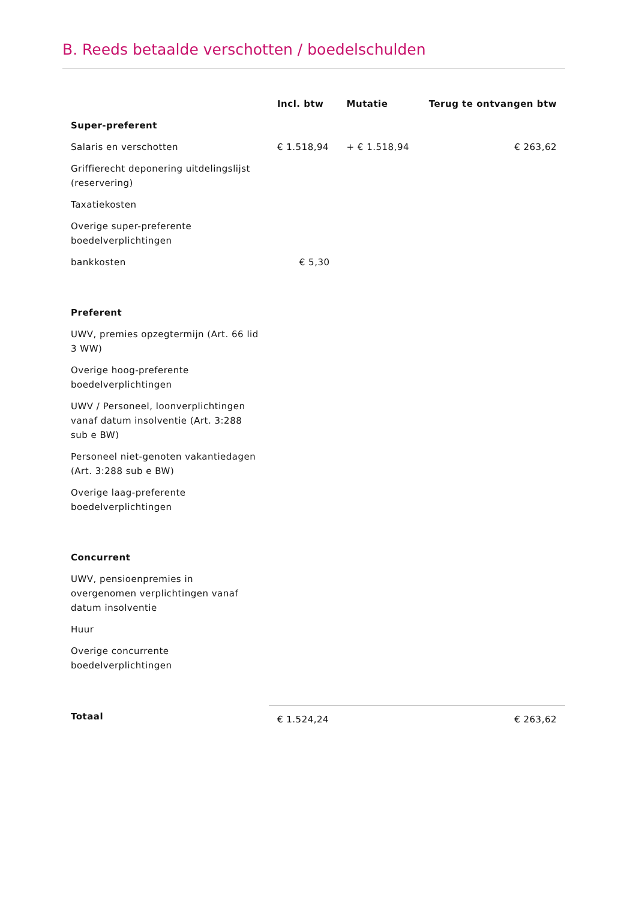B. Reeds betaalde verschotten / boedelschulden
| | Incl. btw | Mutatie | Terug te ontvangen btw |
| --- | --- | --- | --- |
| Super-preferent | | | |
| Salaris en verschotten | € 1.518,94 | + € 1.518,94 | € 263,62 |
| Griffierecht deponering uitdelingslijst (reservering) | | | |
| Taxatiekosten | | | |
| Overige super-preferente boedelverplichtingen | | | |
| bankkosten | € 5,30 | | |
| Preferent | | | |
| UWV, premies opzegtermijn (Art. 66 lid 3 WW) | | | |
| Overige hoog-preferente boedelverplichtingen | | | |
| UWV / Personeel, loonverplichtingen vanaf datum insolventie (Art. 3:288 sub e BW) | | | |
| Personeel niet-genoten vakantiedagen (Art. 3:288 sub e BW) | | | |
| Overige laag-preferente boedelverplichtingen | | | |
| Concurrent | | | |
| UWV, pensioenpremies in overgenomen verplichtingen vanaf datum insolventie | | | |
| Huur | | | |
| Overige concurrente boedelverplichtingen | | | |
| Totaal | € 1.524,24 | | € 263,62 |